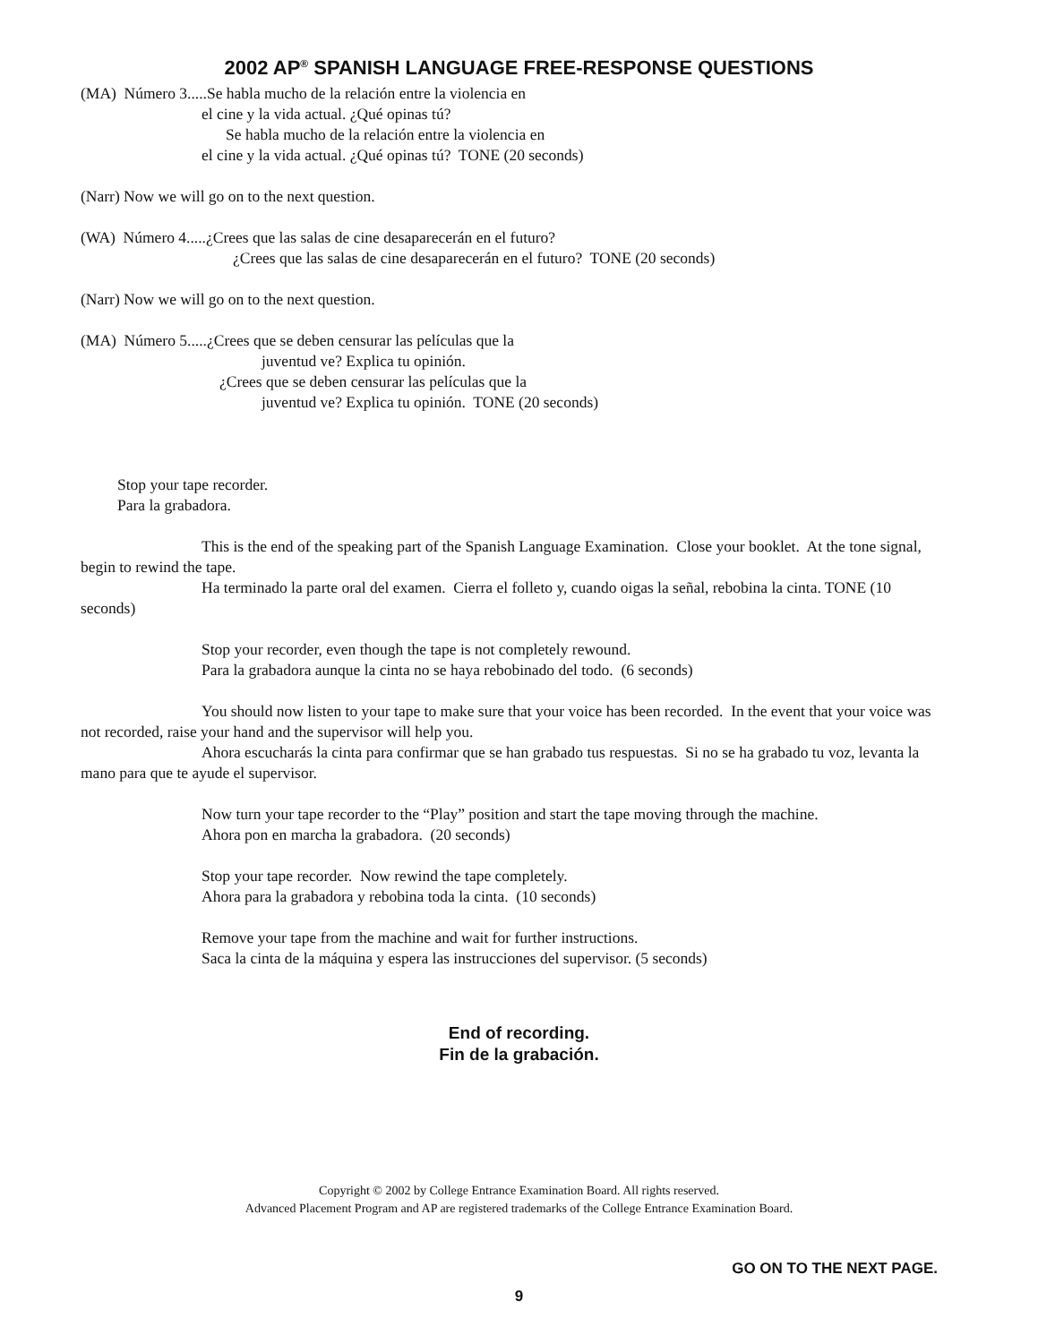2002 AP<sup>®</sup> SPANISH LANGUAGE FREE-RESPONSE QUESTIONS
(MA) Número 3.....Se habla mucho de la relación entre la violencia en
el cine y la vida actual. ¿Qué opinas tú?
Se habla mucho de la relación entre la violencia en
el cine y la vida actual. ¿Qué opinas tú? TONE (20 seconds)
(Narr) Now we will go on to the next question.
(WA) Número 4.....¿Crees que las salas de cine desaparecerán en el futuro?
¿Crees que las salas de cine desaparecerán en el futuro? TONE (20 seconds)
(Narr) Now we will go on to the next question.
(MA) Número 5.....¿Crees que se deben censurar las películas que la
juventud ve? Explica tu opinión.
¿Crees que se deben censurar las películas que la
juventud ve? Explica tu opinión. TONE (20 seconds)
Stop your tape recorder.
Para la grabadora.
This is the end of the speaking part of the Spanish Language Examination. Close your booklet. At the tone signal, begin to rewind the tape.
Ha terminado la parte oral del examen. Cierra el folleto y, cuando oigas la señal, rebobina la cinta. TONE (10 seconds)
Stop your recorder, even though the tape is not completely rewound.
Para la grabadora aunque la cinta no se haya rebobinado del todo. (6 seconds)
You should now listen to your tape to make sure that your voice has been recorded. In the event that your voice was not recorded, raise your hand and the supervisor will help you.
Ahora escucharás la cinta para confirmar que se han grabado tus respuestas. Si no se ha grabado tu voz, levanta la mano para que te ayude el supervisor.
Now turn your tape recorder to the “Play” position and start the tape moving through the machine.
Ahora pon en marcha la grabadora. (20 seconds)
Stop your tape recorder. Now rewind the tape completely.
Ahora para la grabadora y rebobina toda la cinta. (10 seconds)
Remove your tape from the machine and wait for further instructions.
Saca la cinta de la máquina y espera las instrucciones del supervisor. (5 seconds)
End of recording.
Fin de la grabación.
Copyright © 2002 by College Entrance Examination Board. All rights reserved.
Advanced Placement Program and AP are registered trademarks of the College Entrance Examination Board.
GO ON TO THE NEXT PAGE.
9